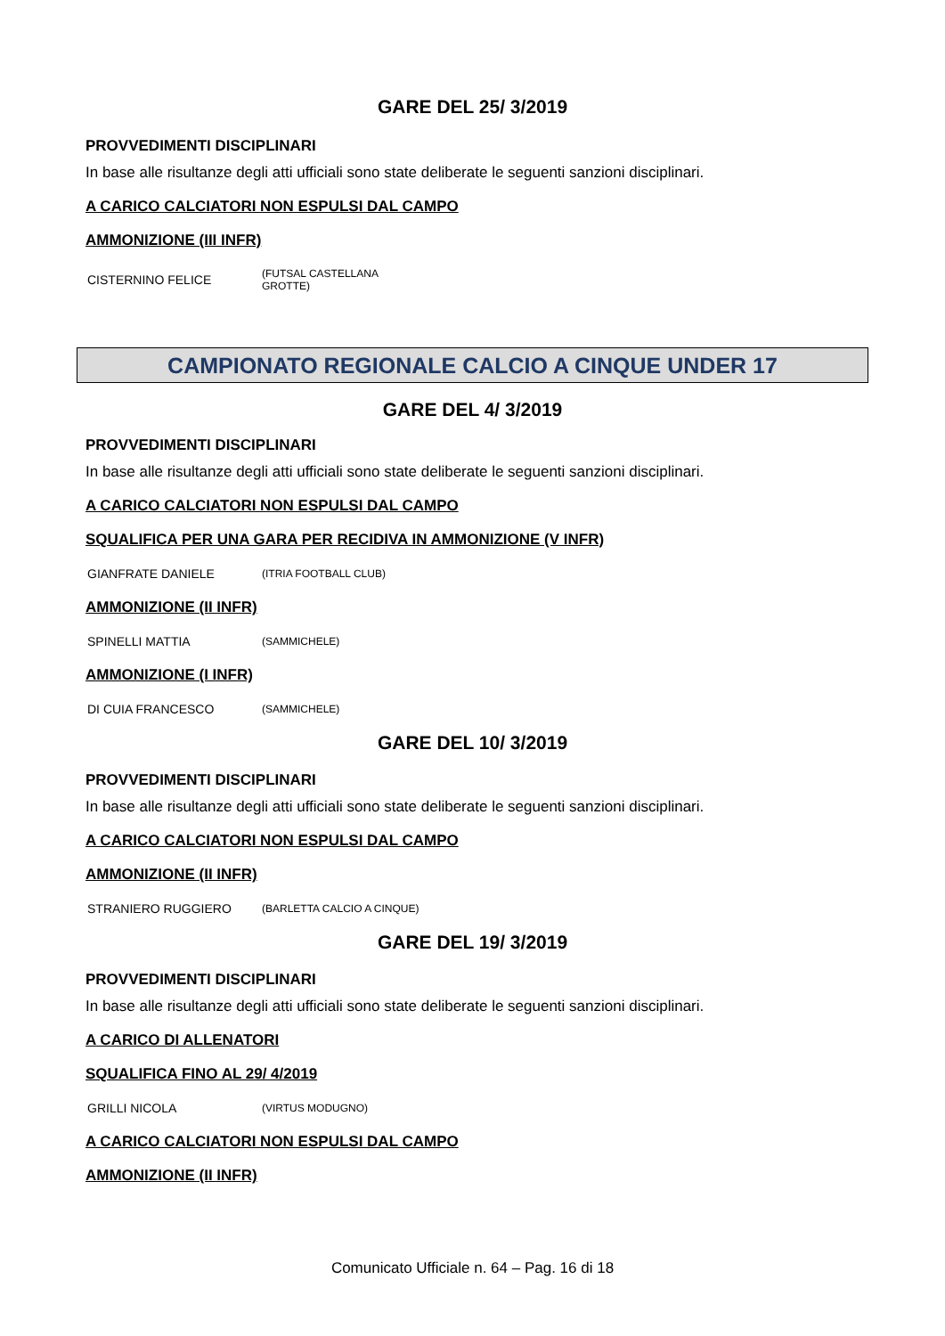GARE DEL 25/ 3/2019
PROVVEDIMENTI DISCIPLINARI
In base alle risultanze degli atti ufficiali sono state deliberate le seguenti sanzioni disciplinari.
A CARICO CALCIATORI NON ESPULSI DAL CAMPO
AMMONIZIONE (III INFR)
| CISTERNINO FELICE | (FUTSAL CASTELLANA GROTTE) |
CAMPIONATO REGIONALE CALCIO A CINQUE UNDER 17
GARE DEL 4/ 3/2019
PROVVEDIMENTI DISCIPLINARI
In base alle risultanze degli atti ufficiali sono state deliberate le seguenti sanzioni disciplinari.
A CARICO CALCIATORI NON ESPULSI DAL CAMPO
SQUALIFICA PER UNA GARA PER RECIDIVA IN AMMONIZIONE (V INFR)
| GIANFRATE DANIELE | (ITRIA FOOTBALL CLUB) |
AMMONIZIONE (II INFR)
| SPINELLI MATTIA | (SAMMICHELE) |
AMMONIZIONE (I INFR)
| DI CUIA FRANCESCO | (SAMMICHELE) |
GARE DEL 10/ 3/2019
PROVVEDIMENTI DISCIPLINARI
In base alle risultanze degli atti ufficiali sono state deliberate le seguenti sanzioni disciplinari.
A CARICO CALCIATORI NON ESPULSI DAL CAMPO
AMMONIZIONE (II INFR)
| STRANIERO RUGGIERO | (BARLETTA CALCIO A CINQUE) |
GARE DEL 19/ 3/2019
PROVVEDIMENTI DISCIPLINARI
In base alle risultanze degli atti ufficiali sono state deliberate le seguenti sanzioni disciplinari.
A CARICO DI ALLENATORI
SQUALIFICA FINO AL 29/ 4/2019
| GRILLI NICOLA | (VIRTUS MODUGNO) |
A CARICO CALCIATORI NON ESPULSI DAL CAMPO
AMMONIZIONE (II INFR)
Comunicato Ufficiale n. 64 – Pag. 16 di 18